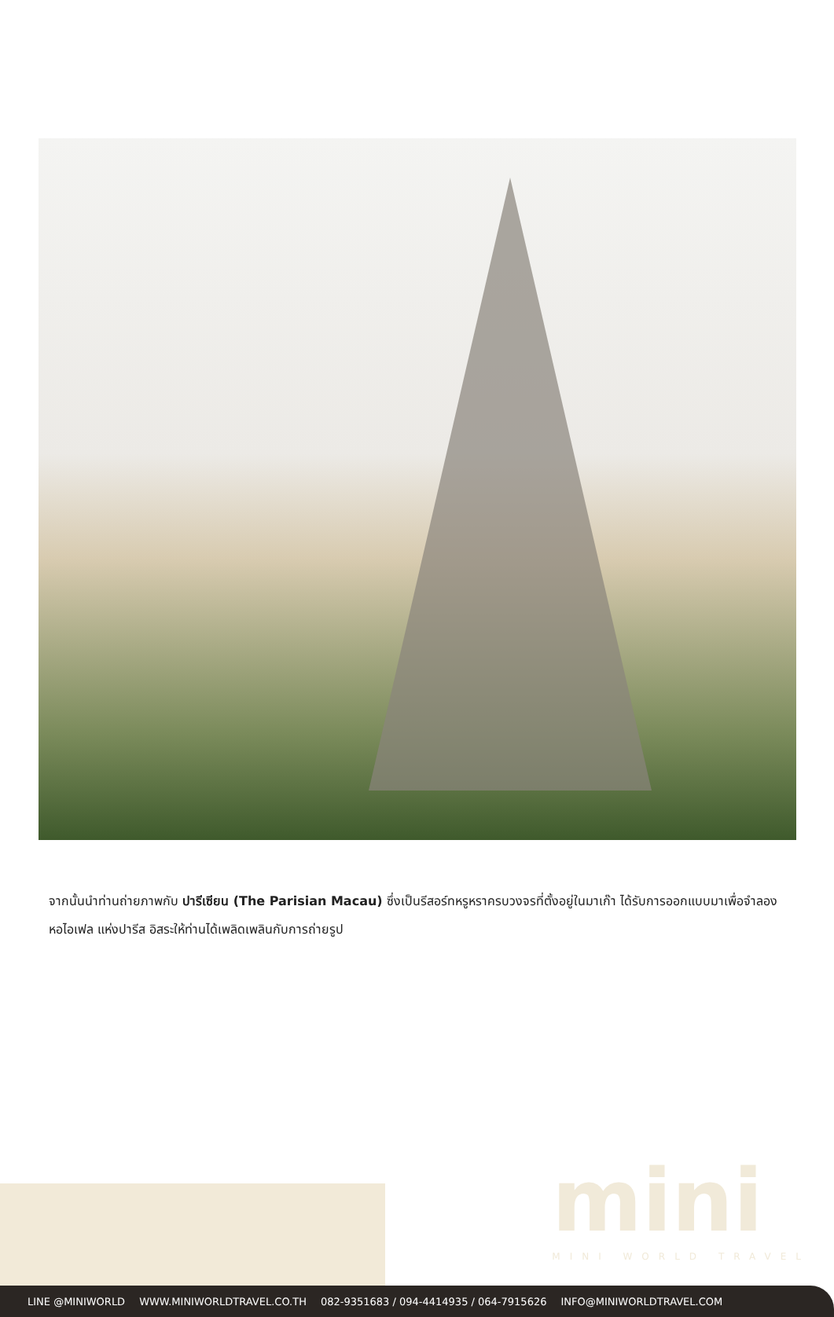จากนั้นนำท่านถ่ายภาพกับ ปารีเซียน (The Parisian Macau) ซึ่งเป็นรีสอร์ทหรูหราครบวงจรที่ตั้งอยู่ในมาเก๊า ได้รับการออกแบบมาเพื่อจำลองหอไอเฟล แห่งปารีส อิสระให้ท่านได้เพลิดเพลินกับการถ่ายรูป
mini
MINI WORLD TRAVEL
LINE @MINIWORLD WWW.MINIWORLDTRAVEL.CO.TH 082-9351683 / 094-4414935 / 064-7915626 INFO@MINIWORLDTRAVEL.COM